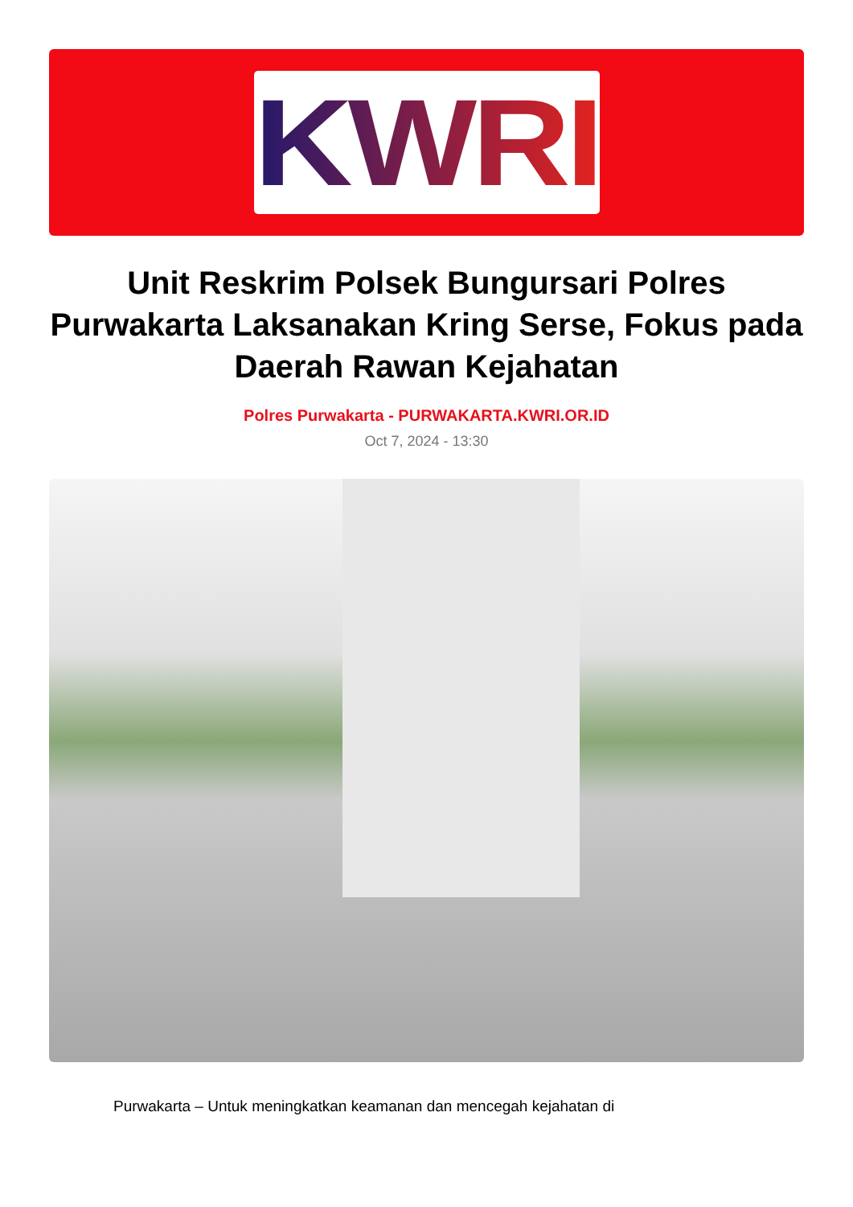KWRI
Unit Reskrim Polsek Bungursari Polres Purwakarta Laksanakan Kring Serse, Fokus pada Daerah Rawan Kejahatan
Polres Purwakarta - PURWAKARTA.KWRI.OR.ID
Oct 7, 2024 - 13:30
Purwakarta – Untuk meningkatkan keamanan dan mencegah kejahatan di